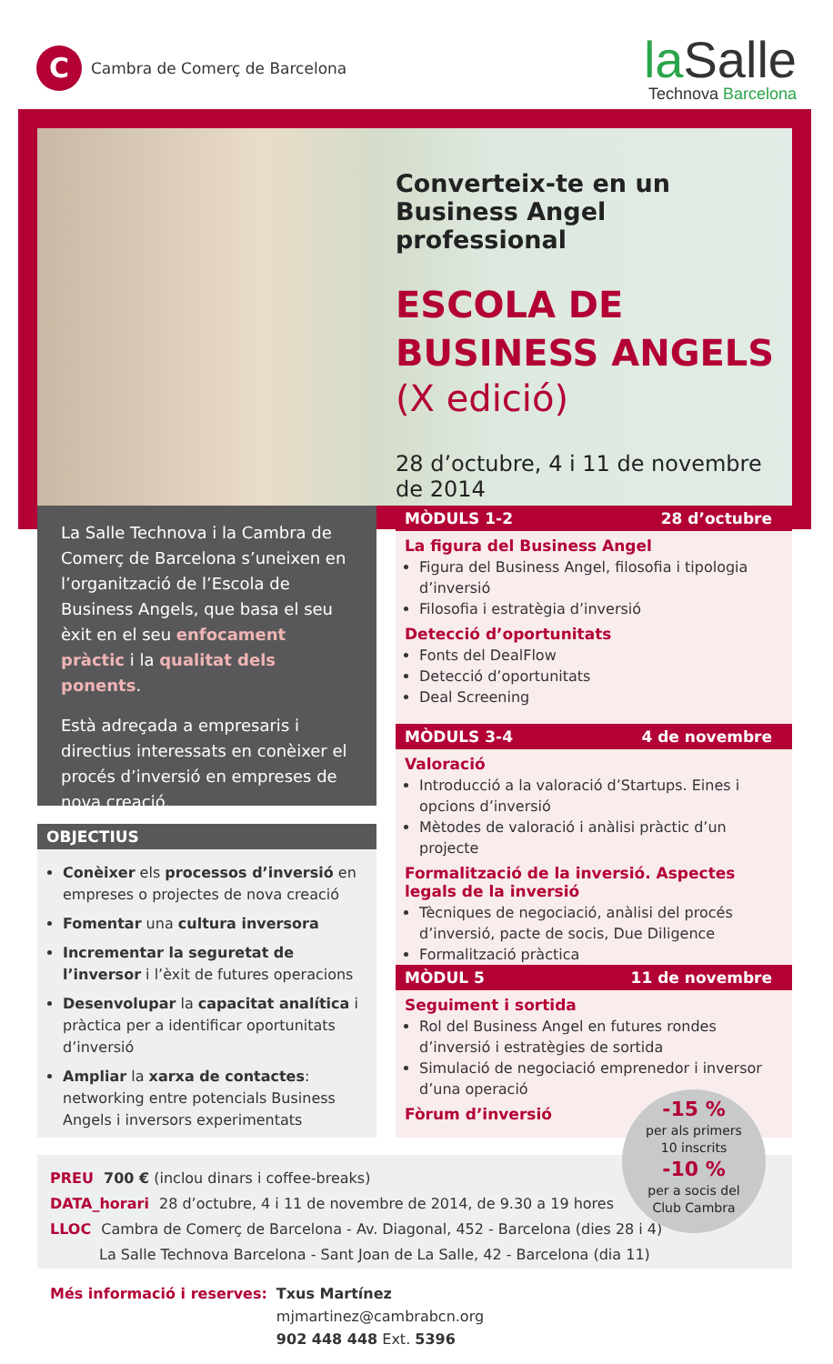C
Cambra de Comerç de Barcelona
la Salle
Technova Barcelona
Converteix-te en un Business Angel professional
ESCOLA DE BUSINESS ANGELS
(X edició)
28 d’octubre, 4 i 11 de novembre de 2014
La Salle Technova i la Cambra de Comerç de Barcelona s’uneixen en l’organització de l’Escola de Business Angels, que basa el seu èxit en el seu enfocament pràctic i la qualitat dels ponents.
Està adreçada a empresaris i directius interessats en conèixer el procés d’inversió en empreses de nova creació.
OBJECTIUS
Conèixer els processos d’inversió en empreses o projectes de nova creació
Fomentar una cultura inversora
Incrementar la seguretat de l’inversor i l’èxit de futures operacions
Desenvolupar la capacitat analítica i pràctica per a identificar oportunitats d’inversió
Ampliar la xarxa de contactes: networking entre potencials Business Angels i inversors experimentats
MÒDULS 1-2 28 d’octubre
La figura del Business Angel
Figura del Business Angel, filosofia i tipologia d’inversió
Filosofia i estratègia d’inversió
Detecció d’oportunitats
Fonts del DealFlow
Detecció d’oportunitats
Deal Screening
MÒDULS 3-4 4 de novembre
Valoració
Introducció a la valoració d’Startups. Eines i opcions d’inversió
Mètodes de valoració i anàlisi pràctic d’un projecte
Formalització de la inversió. Aspectes legals de la inversió
Tècniques de negociació, anàlisi del procés d’inversió, pacte de socis, Due Diligence
Formalització pràctica
MÒDUL 5 11 de novembre
Seguiment i sortida
Rol del Business Angel en futures rondes d’inversió i estratègies de sortida
Simulació de negociació emprenedor i inversor d’una operació
Fòrum d’inversió
PREU 700 € (inclou dinars i coffee-breaks)
DATA_horari 28 d’octubre, 4 i 11 de novembre de 2014, de 9.30 a 19 hores
LLOC Cambra de Comerç de Barcelona - Av. Diagonal, 452 - Barcelona (dies 28 i 4)
La Salle Technova Barcelona - Sant Joan de La Salle, 42 - Barcelona (dia 11)
-15 %
per als primers
10 inscrits
-10 %
per a socis del
Club Cambra
Més informació i reserves: Txus Martínez
mjmartinez@cambrabcn.org
902 448 448 Ext. 5396